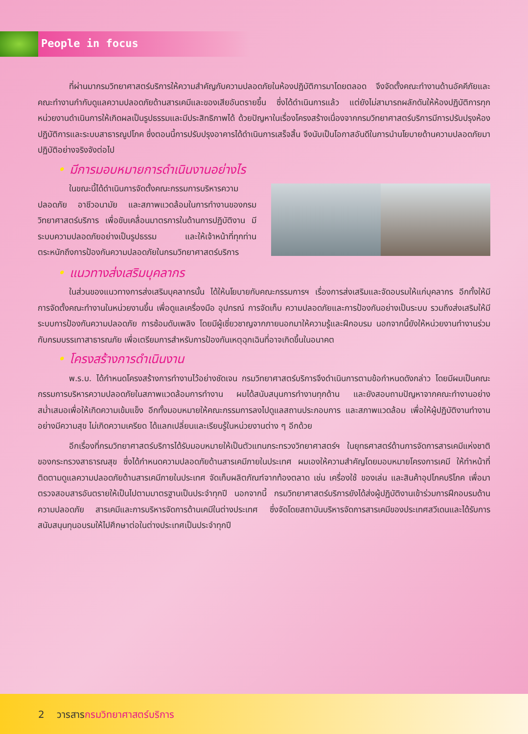People in focus
ที่ผ่านมากรมวิทยาศาสตร์บริการให้ความสำคัญกับความปลอดภัยในห้องปฏิบัติการมาโดยตลอด จึงจัดตั้งคณะทำงานด้านอัคคีภัยและคณะทำงานกำกับดูแลความปลอดภัยด้านสารเคมีและของเสียอันตรายขึ้น ซึ่งได้ดำเนินการแล้ว แต่ยังไม่สามารถผลักดันให้ห้องปฏิบัติการทุกหน่วยงานดำเนินการให้เกิดผลเป็นรูปธรรมและมีประสิทธิภาพได้ ด้วยปัญหาในเรื่องโครงสร้างเนื่องจากกรมวิทยาศาสตร์บริการมีการปรับปรุงห้องปฏิบัติการและระบบสาธารณูปโภค ซึ่งตอนนี้การปรับปรุงอาคารได้ดำเนินการเสร็จสิ้น จึงนับเป็นโอกาสอันดีในการนำนโยบายด้านความปลอดภัยมาปฏิบัติอย่างจริงจังต่อไป
• มีการมอบหมายการดำเนินงานอย่างไร
ในขณะนี้ได้ดำเนินการจัดตั้งคณะกรรมการบริหารความปลอดภัย อาชีวอนามัย และสภาพแวดล้อมในการทำงานของกรมวิทยาศาสตร์บริการ เพื่อขับเคลื่อนมาตรการในด้านการปฏิบัติงาน มีระบบความปลอดภัยอย่างเป็นรูปธรรม และให้เจ้าหน้าที่ทุกท่านตระหนักถึงการป้องกันความปลอดภัยในกรมวิทยาศาสตร์บริการ
• แนวทางส่งเสริมบุคลากร
ในส่วนของแนวทางการส่งเสริมบุคลากรนั้น ได้ให้นโยบายกับคณะกรรมการฯ เรื่องการส่งเสริมและจัดอบรมให้แก่บุคลากร อีกทั้งให้มีการจัดตั้งคณะทำงานในหน่วยงานขึ้น เพื่อดูแลเครื่องมือ อุปกรณ์ การจัดเก็บ ความปลอดภัยและการป้องกันอย่างเป็นระบบ รวมถึงส่งเสริมให้มีระบบการป้องกันความปลอดภัย การซ้อมดับเพลิง โดยมีผู้เชี่ยวชาญจากภายนอกมาให้ความรู้และฝึกอบรม นอกจากนี้ยังให้หน่วยงานทำงานร่วมกับกรมบรรเทาสาธารณภัย เพื่อเตรียมการสำหรับการป้องกันเหตุฉุกเฉินที่อาจเกิดขึ้นในอนาคต
• โครงสร้างการดำเนินงาน
พ.ร.บ. ได้กำหนดโครงสร้างการทำงานไว้อย่างชัดเจน กรมวิทยาศาสตร์บริการจึงดำเนินการตามข้อกำหนดดังกล่าว โดยมีผมเป็นคณะกรรมการบริหารความปลอดภัยในสภาพแวดล้อมการทำงาน ผมได้สนับสนุนการทำงานทุกด้าน และยังสอบถามปัญหาจากคณะทำงานอย่างสม่ำเสมอเพื่อให้เกิดความเข้มแข็ง อีกทั้งมอบหมายให้คณะกรรมการลงไปดูแลสถานประกอบการ และสภาพแวดล้อม เพื่อให้ผู้ปฏิบัติงานทำงานอย่างมีความสุข ไม่เกิดความเครียด ได้แลกเปลี่ยนและเรียนรู้ในหน่วยงานต่าง ๆ อีกด้วย
อีกเรื่องที่กรมวิทยาศาสตร์บริการได้รับมอบหมายให้เป็นตัวแทนกระทรวงวิทยาศาสตร์ฯ ในยุทธศาสตร์ด้านการจัดการสารเคมีแห่งชาติ ของกระทรวงสาธารณสุข ซึ่งได้กำหนดความปลอดภัยด้านสารเคมีภายในประเทศ ผมเองให้ความสำคัญโดยมอบหมายโครงการเคมี ให้ทำหน้าที่ติดตามดูแลความปลอดภัยด้านสารเคมีภายในประเทศ จัดเก็บผลิตภัณฑ์จากท้องตลาด เช่น เครื่องใช้ ของเล่น และสินค้าอุปโภคบริโภค เพื่อมาตรวจสอบสารอันตรายให้เป็นไปตามมาตรฐานเป็นประจำทุกปี นอกจากนี้ กรมวิทยาศาสตร์บริการยังได้ส่งผู้ปฏิบัติงานเข้าร่วมการฝึกอบรมด้านความปลอดภัย สารเคมีและการบริหารจัดการด้านเคมีในต่างประเทศ ซึ่งจัดโดยสถาบันบริหารจัดการสารเคมีของประเทศสวีเดนและได้รับการสนับสนุนทุนอบรมให้ไปศึกษาต่อในต่างประเทศเป็นประจำทุกปี
2 วารสารกรมวิทยาศาสตร์บริการ